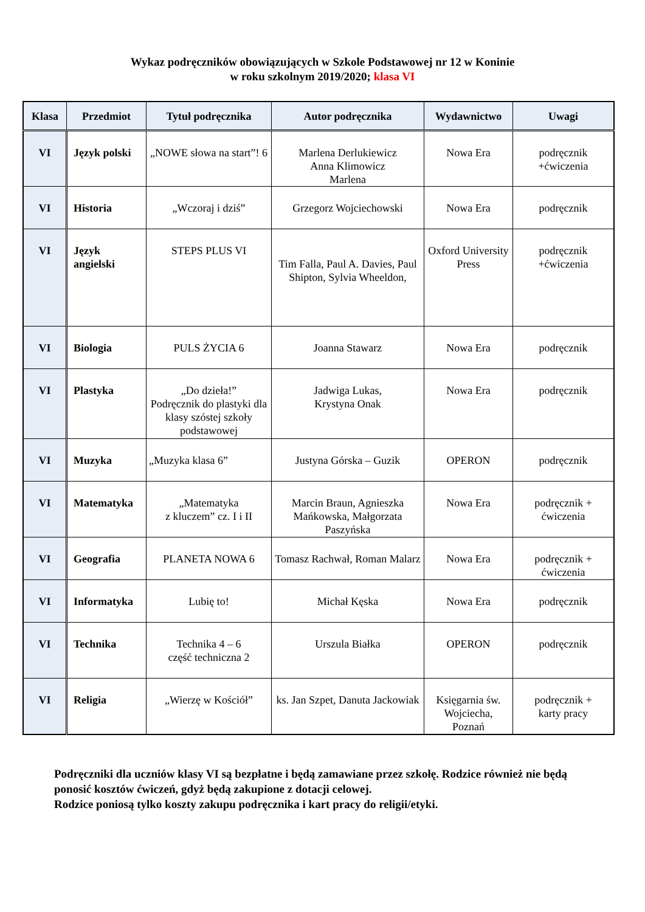Wykaz podręczników obowiązujących w Szkole Podstawowej nr 12 w Koninie
w roku szkolnym 2019/2020; klasa VI
| Klasa | Przedmiot | Tytuł podręcznika | Autor podręcznika | Wydawnictwo | Uwagi |
| --- | --- | --- | --- | --- | --- |
| VI | Język polski | „NOWE słowa na start”! 6 | Marlena Derlukiewicz Anna Klimowicz Marlena | Nowa Era | podręcznik +ćwiczenia |
| VI | Historia | „Wczoraj i dziś” | Grzegorz Wojciechowski | Nowa Era | podręcznik |
| VI | Język angielski | STEPS PLUS VI | Tim Falla, Paul A. Davies, Paul Shipton, Sylvia Wheeldon, | Oxford University Press | podręcznik +ćwiczenia |
| VI | Biologia | PULS ŻYCIA 6 | Joanna Stawarz | Nowa Era | podręcznik |
| VI | Plastyka | „Do dzieła!” Podręcznik do plastyki dla klasy szóstej szkoły podstawowej | Jadwiga Lukas, Krystyna Onak | Nowa Era | podręcznik |
| VI | Muzyka | „Muzyka klasa 6” | Justyna Górska – Guzik | OPERON | podręcznik |
| VI | Matematyka | „Matematyka z kluczem” cz. I i II | Marcin Braun, Agnieszka Mańkowska, Małgorzata Paszyńska | Nowa Era | podręcznik + ćwiczenia |
| VI | Geografia | PLANETA NOWA 6 | Tomasz Rachwał, Roman Malarz | Nowa Era | podręcznik + ćwiczenia |
| VI | Informatyka | Lubię to! | Michał Kęska | Nowa Era | podręcznik |
| VI | Technika | Technika 4 – 6 część techniczna 2 | Urszula Białka | OPERON | podręcznik |
| VI | Religia | „Wierzę w Kościół” | ks. Jan Szpet, Danuta Jackowiak | Księgarnia św. Wojciecha, Poznań | podręcznik + karty pracy |
Podręczniki dla uczniów klasy VI są bezpłatne i będą zamawiane przez szkołę. Rodzice również nie będą ponosić kosztów ćwiczeń, gdyż będą zakupione z dotacji celowej.
Rodzice poniosą tylko koszty zakupu podręcznika i kart pracy do religii/etyki.